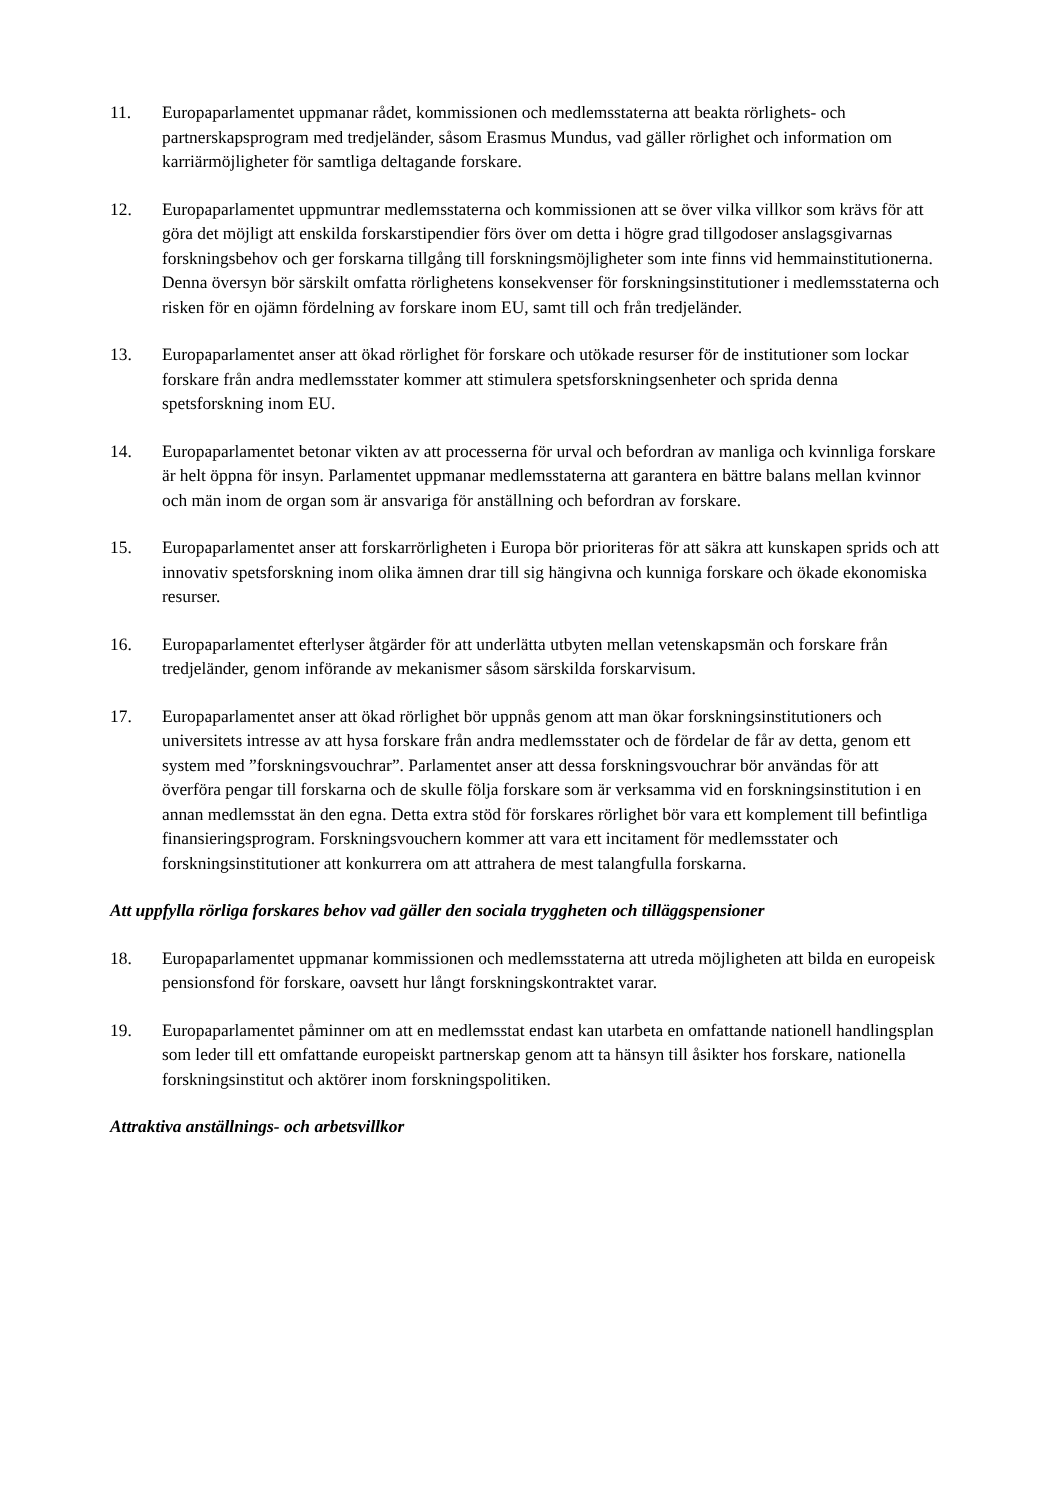11. Europaparlamentet uppmanar rådet, kommissionen och medlemsstaterna att beakta rörlighets- och partnerskapsprogram med tredjeländer, såsom Erasmus Mundus, vad gäller rörlighet och information om karriärmöjligheter för samtliga deltagande forskare.
12. Europaparlamentet uppmuntrar medlemsstaterna och kommissionen att se över vilka villkor som krävs för att göra det möjligt att enskilda forskarstipendier förs över om detta i högre grad tillgodoser anslagsgivarnas forskningsbehov och ger forskarna tillgång till forskningsmöjligheter som inte finns vid hemmainstitutionerna. Denna översyn bör särskilt omfatta rörlighetens konsekvenser för forskningsinstitutioner i medlemsstaterna och risken för en ojämn fördelning av forskare inom EU, samt till och från tredjeländer.
13. Europaparlamentet anser att ökad rörlighet för forskare och utökade resurser för de institutioner som lockar forskare från andra medlemsstater kommer att stimulera spetsforskningsenheter och sprida denna spetsforskning inom EU.
14. Europaparlamentet betonar vikten av att processerna för urval och befordran av manliga och kvinnliga forskare är helt öppna för insyn. Parlamentet uppmanar medlemsstaterna att garantera en bättre balans mellan kvinnor och män inom de organ som är ansvariga för anställning och befordran av forskare.
15. Europaparlamentet anser att forskarrörligheten i Europa bör prioriteras för att säkra att kunskapen sprids och att innovativ spetsforskning inom olika ämnen drar till sig hängivna och kunniga forskare och ökade ekonomiska resurser.
16. Europaparlamentet efterlyser åtgärder för att underlätta utbyten mellan vetenskapsmän och forskare från tredjeländer, genom införande av mekanismer såsom särskilda forskarvisum.
17. Europaparlamentet anser att ökad rörlighet bör uppnås genom att man ökar forskningsinstitutioners och universitets intresse av att hysa forskare från andra medlemsstater och de fördelar de får av detta, genom ett system med ”forskningsvouchrar”. Parlamentet anser att dessa forskningsvouchrar bör användas för att överföra pengar till forskarna och de skulle följa forskare som är verksamma vid en forskningsinstitution i en annan medlemsstat än den egna. Detta extra stöd för forskares rörlighet bör vara ett komplement till befintliga finansieringsprogram. Forskningsvouchern kommer att vara ett incitament för medlemsstater och forskningsinstitutioner att konkurrera om att attrahera de mest talangfulla forskarna.
Att uppfylla rörliga forskares behov vad gäller den sociala tryggheten och tilläggspensioner
18. Europaparlamentet uppmanar kommissionen och medlemsstaterna att utreda möjligheten att bilda en europeisk pensionsfond för forskare, oavsett hur långt forskningskontraktet varar.
19. Europaparlamentet påminner om att en medlemsstat endast kan utarbeta en omfattande nationell handlingsplan som leder till ett omfattande europeiskt partnerskap genom att ta hänsyn till åsikter hos forskare, nationella forskningsinstitut och aktörer inom forskningspolitiken.
Attraktiva anställnings- och arbetsvillkor